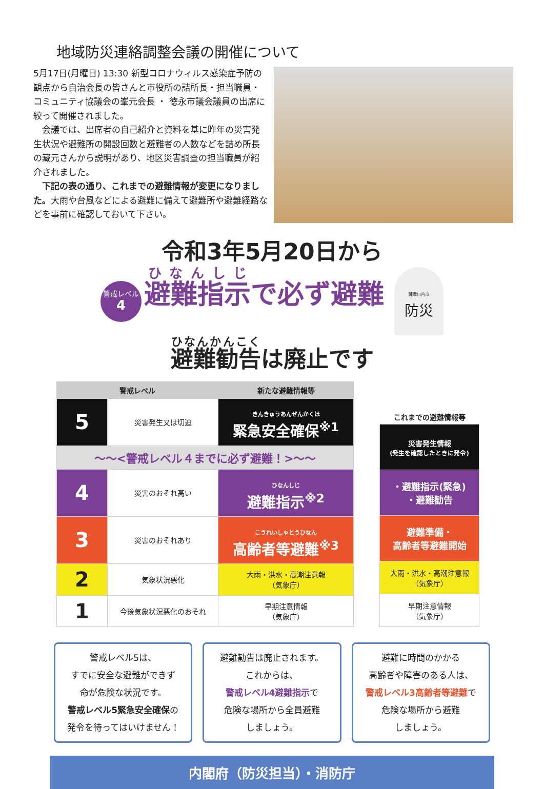地域防災連絡調整会議の開催について
5月17日(月曜日) 13:30 新型コロナウィルス感染症予防の観点から自治会長の皆さんと市役所の詰所長・担当職員・コミュニティ協議会の峯元会長 ・ 徳永市議会議員の出席に絞って開催されました。
　会議では、出席者の自己紹介と資料を基に昨年の災害発生状況や避難所の開設回数と避難者の人数などを詰め所長の藏元さんから説明があり、地区災害調査の担当職員が紹介されました。
　下記の表の通り、これまでの避難情報が変更になりました。大雨や台風などによる避難に備えて避難所や避難経路などを事前に確認しておいて下さい。
令和3年5月20日から
警戒レベル
4 避難指示で必ず避難 薩摩川内市
防災
避難勧告は廃止です
| 警戒レベル | | 新たな避難情報等 |
| --- | --- | --- |
| 5 | 災害発生又は切迫 | きんきゅうあんぜんかくほ 緊急安全確保<sup>※1</sup> |
| 〜〜<警戒レベル４までに必ず避難！>〜〜 | | |
| 4 | 災害のおそれ高い | ひなんしじ 避難指示<sup>※2</sup> |
| 3 | 災害のおそれあり | こうれいしゃとうひなん 高齢者等避難<sup>※3</sup> |
| 2 | 気象状況悪化 | 大雨・洪水・高潮注意報 （気象庁） |
| 1 | 今後気象状況悪化のおそれ | 早期注意情報 （気象庁） |
| これまでの避難情報等 |
| --- |
| 災害発生情報 (発生を確認したときに発令) |
| ・避難指示(緊急) ・避難勧告 |
| 避難準備・ 高齢者等避難開始 |
| 大雨・洪水・高潮注意報 （気象庁） |
| 早期注意情報 （気象庁） |
警戒レベル5は、
すでに安全な避難ができず
命が危険な状況です。
警戒レベル5緊急安全確保の
発令を待ってはいけません！
避難勧告は廃止されます。
これからは、
警戒レベル4避難指示で
危険な場所から全員避難
しましょう。
避難に時間のかかる
高齢者や障害のある人は、
警戒レベル3高齢者等避難で
危険な場所から避難
しましょう。
内閣府（防災担当）・消防庁